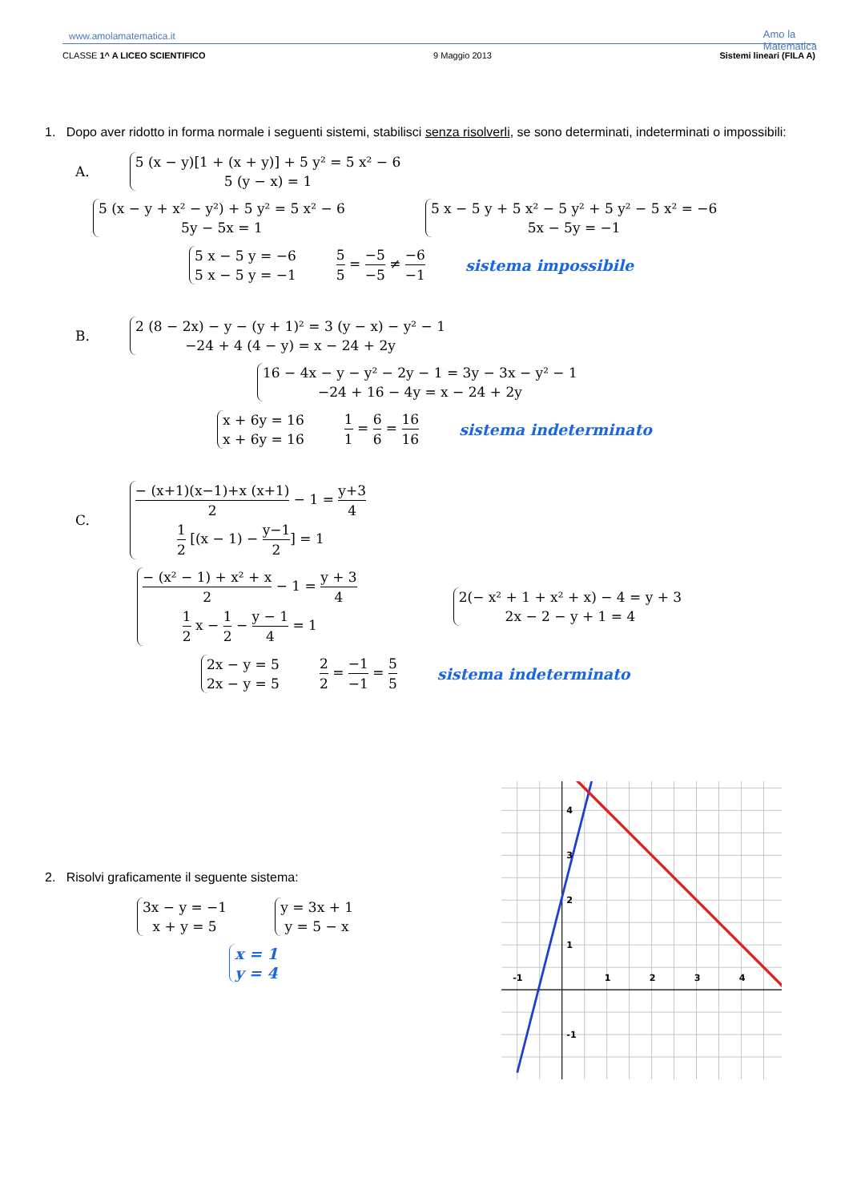www.amolamatematica.it
CLASSE 1^ A LICEO SCIENTIFICO 9 Maggio 2013 Sistemi lineari (FILA A)
Amo la
Matematica
1. Dopo aver ridotto in forma normale i seguenti sistemi, stabilisci senza risolverli, se sono determinati, indeterminati o impossibili:
A.
5 (x − y)[1 + (x + y)] + 5 y² = 5 x² − 6
5 (y − x) = 1
5 (x − y + x² − y²) + 5 y² = 5 x² − 6
5y − 5x = 1
5 x − 5 y + 5 x² − 5 y² + 5 y² − 5 x² = −6
5x − 5y = −1
5 x − 5 y = −6
5 x − 5 y = −1
5 5 = −5 −5 ≠ −6 −1 sistema impossibile
B.
2 (8 − 2x) − y − (y + 1)² = 3 (y − x) − y² − 1
−24 + 4 (4 − y) = x − 24 + 2y
16 − 4x − y − y² − 2y − 1 = 3y − 3x − y² − 1
−24 + 16 − 4y = x − 24 + 2y
x + 6y = 16
x + 6y = 16
1 1 = 6 6 = 16 16 sistema indeterminato
C.
− (x+1)(x−1)+x (x+1) 2 − 1 = y+3 4
1 2 [(x − 1) − y−1 2] = 1
− (x² − 1) + x² + x 2 − 1 = y + 3 4
1 2 x − 1 2 − y − 1 4 = 1
2(− x² + 1 + x² + x) − 4 = y + 3
2x − 2 − y + 1 = 4
2x − y = 5
2x − y = 5
2 2 = −1 −1 = 5 5 sistema indeterminato
2. Risolvi graficamente il seguente sistema:
3x − y = −1
x + y = 5
y = 3x + 1
y = 5 − x
x = 1
y = 4
-1
1
2
3
4
4
3
2
1
-1